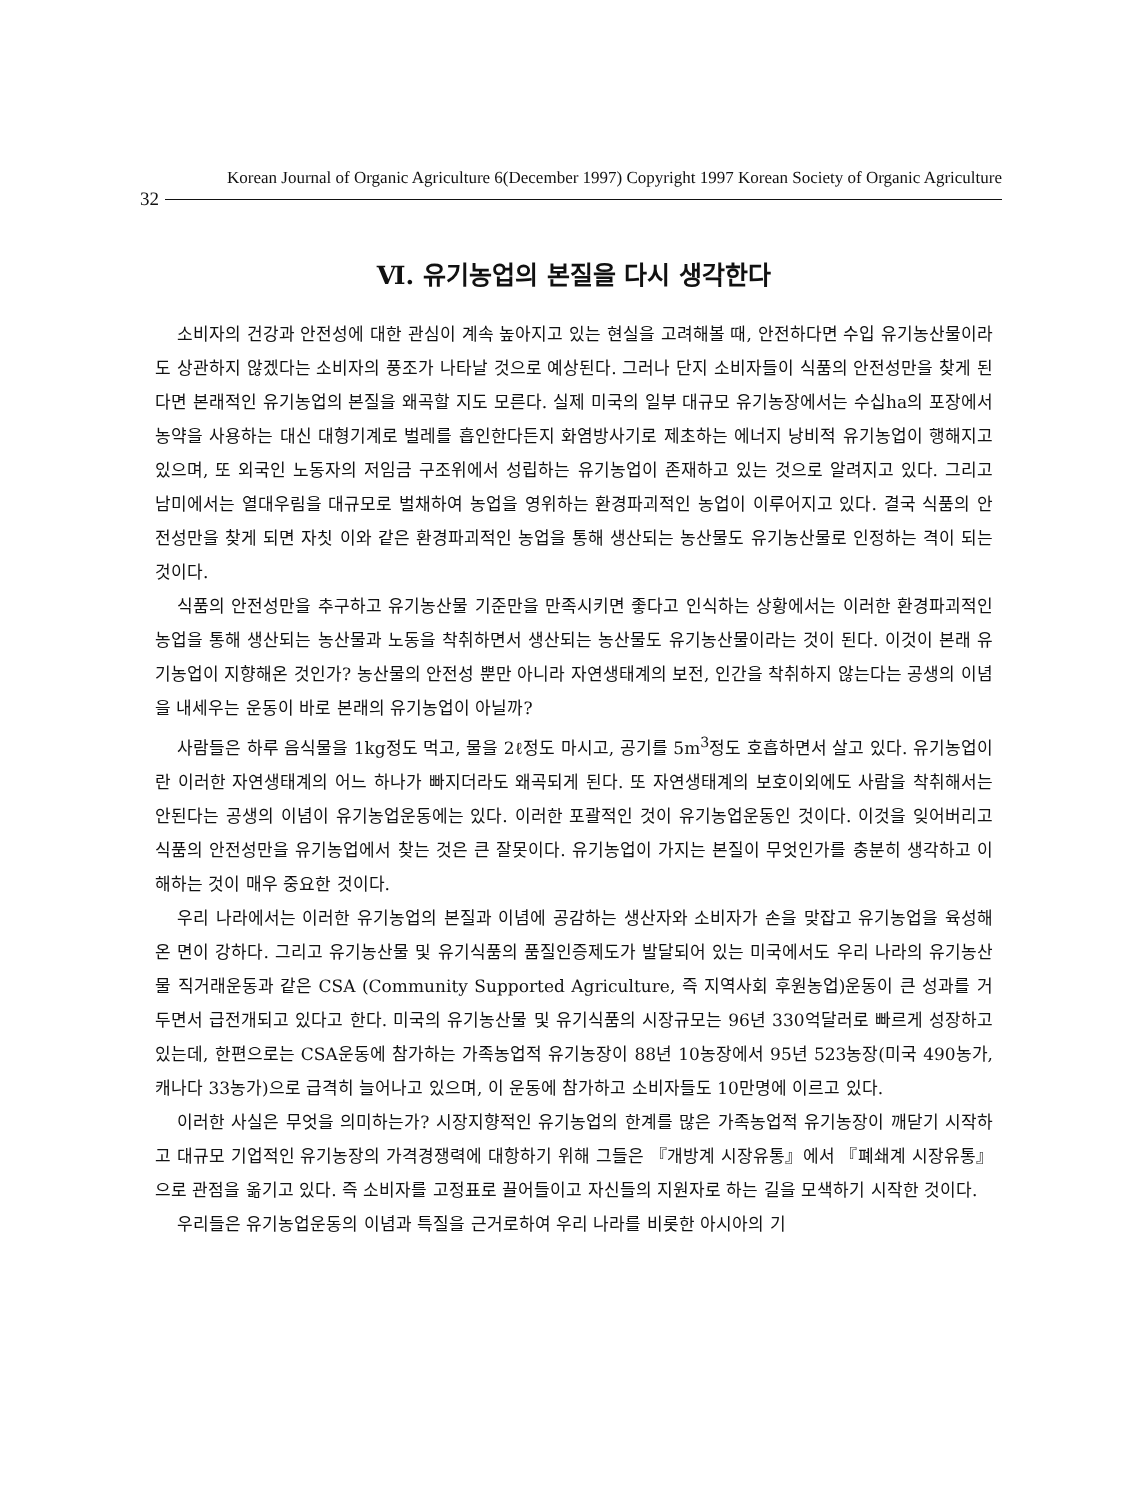Korean Journal of Organic Agriculture 6(December 1997) Copyright 1997 Korean Society of Organic Agriculture
32
Ⅵ. 유기농업의 본질을 다시 생각한다
소비자의 건강과 안전성에 대한 관심이 계속 높아지고 있는 현실을 고려해볼 때, 안전하다면 수입 유기농산물이라도 상관하지 않겠다는 소비자의 풍조가 나타날 것으로 예상된다. 그러나 단지 소비자들이 식품의 안전성만을 찾게 된다면 본래적인 유기농업의 본질을 왜곡할 지도 모른다. 실제 미국의 일부 대규모 유기농장에서는 수십ha의 포장에서 농약을 사용하는 대신 대형기계로 벌레를 흡인한다든지 화염방사기로 제초하는 에너지 낭비적 유기농업이 행해지고 있으며, 또 외국인 노동자의 저임금 구조위에서 성립하는 유기농업이 존재하고 있는 것으로 알려지고 있다. 그리고 남미에서는 열대우림을 대규모로 벌채하여 농업을 영위하는 환경파괴적인 농업이 이루어지고 있다. 결국 식품의 안전성만을 찾게 되면 자칫 이와 같은 환경파괴적인 농업을 통해 생산되는 농산물도 유기농산물로 인정하는 격이 되는 것이다.
식품의 안전성만을 추구하고 유기농산물 기준만을 만족시키면 좋다고 인식하는 상황에서는 이러한 환경파괴적인 농업을 통해 생산되는 농산물과 노동을 착취하면서 생산되는 농산물도 유기농산물이라는 것이 된다. 이것이 본래 유기농업이 지향해온 것인가? 농산물의 안전성 뿐만 아니라 자연생태계의 보전, 인간을 착취하지 않는다는 공생의 이념을 내세우는 운동이 바로 본래의 유기농업이 아닐까?
사람들은 하루 음식물을 1kg정도 먹고, 물을 2ℓ정도 마시고, 공기를 5m<sup>3</sup>정도 호흡하면서 살고 있다. 유기농업이란 이러한 자연생태계의 어느 하나가 빠지더라도 왜곡되게 된다. 또 자연생태계의 보호이외에도 사람을 착취해서는 안된다는 공생의 이념이 유기농업운동에는 있다. 이러한 포괄적인 것이 유기농업운동인 것이다. 이것을 잊어버리고 식품의 안전성만을 유기농업에서 찾는 것은 큰 잘못이다. 유기농업이 가지는 본질이 무엇인가를 충분히 생각하고 이해하는 것이 매우 중요한 것이다.
우리 나라에서는 이러한 유기농업의 본질과 이념에 공감하는 생산자와 소비자가 손을 맞잡고 유기농업을 육성해온 면이 강하다. 그리고 유기농산물 및 유기식품의 품질인증제도가 발달되어 있는 미국에서도 우리 나라의 유기농산물 직거래운동과 같은 CSA (Community Supported Agriculture, 즉 지역사회 후원농업)운동이 큰 성과를 거두면서 급전개되고 있다고 한다. 미국의 유기농산물 및 유기식품의 시장규모는 96년 330억달러로 빠르게 성장하고 있는데, 한편으로는 CSA운동에 참가하는 가족농업적 유기농장이 88년 10농장에서 95년 523농장(미국 490농가, 캐나다 33농가)으로 급격히 늘어나고 있으며, 이 운동에 참가하고 소비자들도 10만명에 이르고 있다.
이러한 사실은 무엇을 의미하는가? 시장지향적인 유기농업의 한계를 많은 가족농업적 유기농장이 깨닫기 시작하고 대규모 기업적인 유기농장의 가격경쟁력에 대항하기 위해 그들은 『개방계 시장유통』에서 『폐쇄계 시장유통』으로 관점을 옮기고 있다. 즉 소비자를 고정표로 끌어들이고 자신들의 지원자로 하는 길을 모색하기 시작한 것이다.
우리들은 유기농업운동의 이념과 특질을 근거로하여 우리 나라를 비롯한 아시아의 기